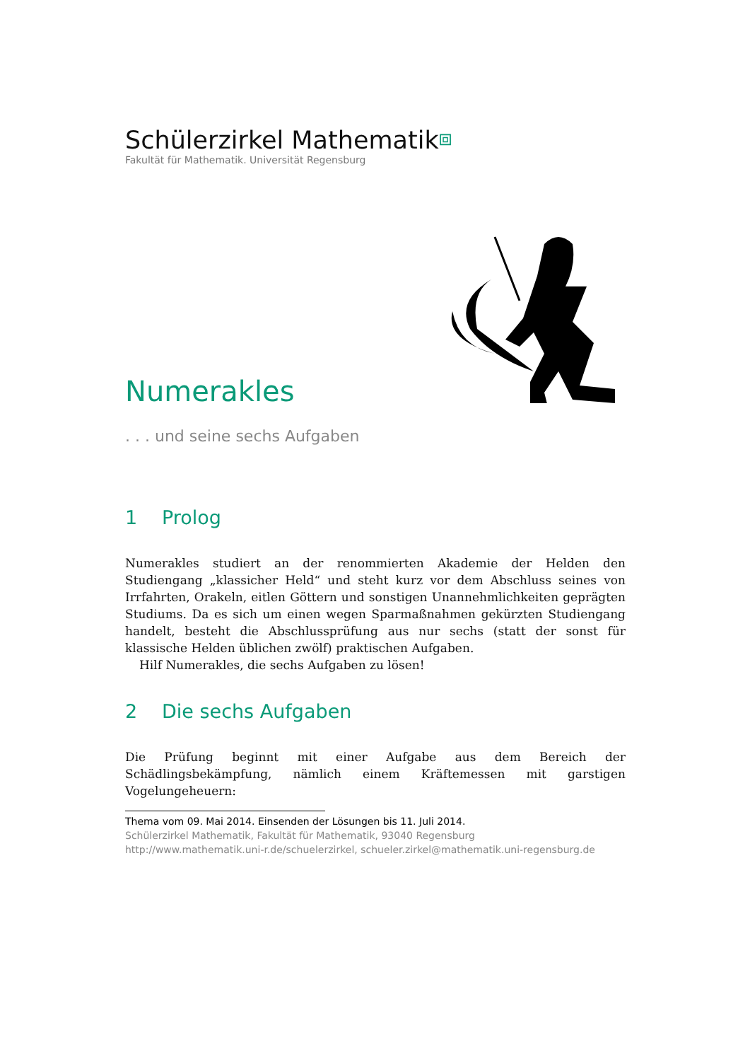Schülerzirkel Mathematik⧈
Fakultät für Mathematik. Universität Regensburg
Numerakles
. . . und seine sechs Aufgaben
1 Prolog
Numerakles studiert an der renommierten Akademie der Helden den Studiengang „klassicher Held“ und steht kurz vor dem Abschluss seines von Irrfahrten, Orakeln, eitlen Göttern und sonstigen Unannehmlichkeiten geprägten Studiums. Da es sich um einen wegen Sparmaßnahmen gekürzten Studiengang handelt, besteht die Abschlussprüfung aus nur sechs (statt der sonst für klassische Helden üblichen zwölf) praktischen Aufgaben.
Hilf Numerakles, die sechs Aufgaben zu lösen!
2 Die sechs Aufgaben
Die Prüfung beginnt mit einer Aufgabe aus dem Bereich der Schädlingsbekämpfung, nämlich einem Kräftemessen mit garstigen Vogelungeheuern:
Thema vom 09. Mai 2014. Einsenden der Lösungen bis 11. Juli 2014.
Schülerzirkel Mathematik, Fakultät für Mathematik, 93040 Regensburg
http://www.mathematik.uni-r.de/schuelerzirkel, schueler.zirkel@mathematik.uni-regensburg.de